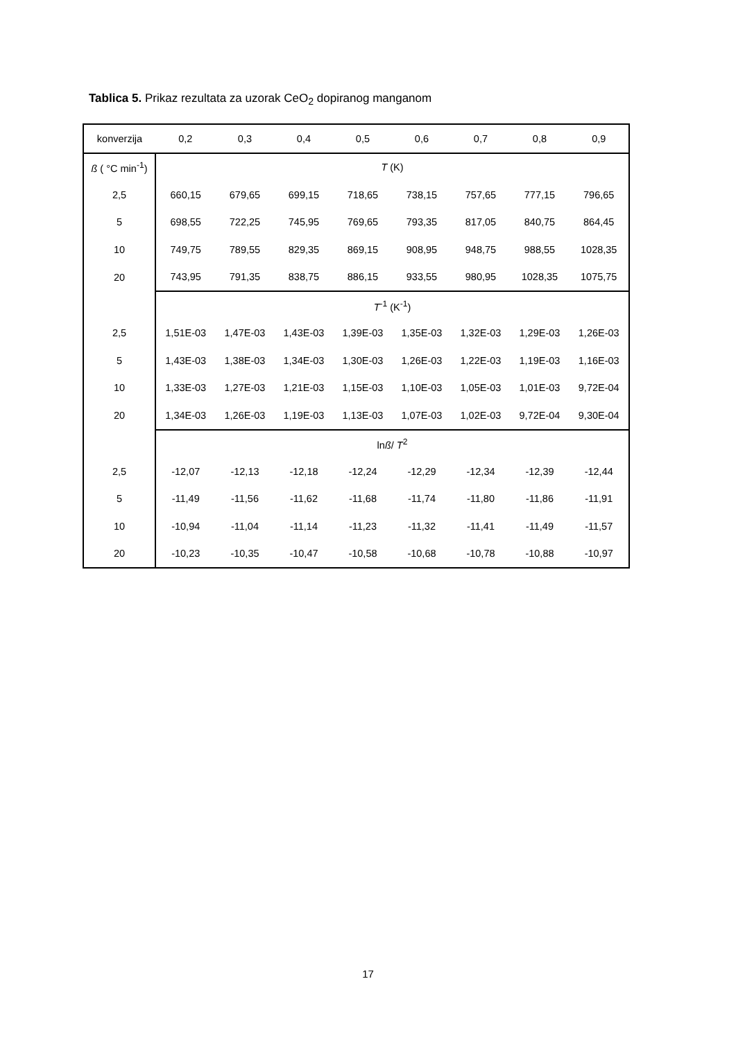Tablica 5. Prikaz rezultata za uzorak CeO<sub>2</sub> dopiranog manganom
| konverzija | 0,2 | 0,3 | 0,4 | 0,5 | 0,6 | 0,7 | 0,8 | 0,9 |
| --- | --- | --- | --- | --- | --- | --- | --- | --- |
| ß ( °C min<sup>-1</sup>) | T (K) | | | | | | | |
| 2,5 | 660,15 | 679,65 | 699,15 | 718,65 | 738,15 | 757,65 | 777,15 | 796,65 |
| 5 | 698,55 | 722,25 | 745,95 | 769,65 | 793,35 | 817,05 | 840,75 | 864,45 |
| 10 | 749,75 | 789,55 | 829,35 | 869,15 | 908,95 | 948,75 | 988,55 | 1028,35 |
| 20 | 743,95 | 791,35 | 838,75 | 886,15 | 933,55 | 980,95 | 1028,35 | 1075,75 |
| | T<sup>-1</sup> (K<sup>-1</sup>) | | | | | | | |
| 2,5 | 1,51E-03 | 1,47E-03 | 1,43E-03 | 1,39E-03 | 1,35E-03 | 1,32E-03 | 1,29E-03 | 1,26E-03 |
| 5 | 1,43E-03 | 1,38E-03 | 1,34E-03 | 1,30E-03 | 1,26E-03 | 1,22E-03 | 1,19E-03 | 1,16E-03 |
| 10 | 1,33E-03 | 1,27E-03 | 1,21E-03 | 1,15E-03 | 1,10E-03 | 1,05E-03 | 1,01E-03 | 9,72E-04 |
| 20 | 1,34E-03 | 1,26E-03 | 1,19E-03 | 1,13E-03 | 1,07E-03 | 1,02E-03 | 9,72E-04 | 9,30E-04 |
| | ln ß / T<sup>2</sup> | | | | | | | |
| 2,5 | -12,07 | -12,13 | -12,18 | -12,24 | -12,29 | -12,34 | -12,39 | -12,44 |
| 5 | -11,49 | -11,56 | -11,62 | -11,68 | -11,74 | -11,80 | -11,86 | -11,91 |
| 10 | -10,94 | -11,04 | -11,14 | -11,23 | -11,32 | -11,41 | -11,49 | -11,57 |
| 20 | -10,23 | -10,35 | -10,47 | -10,58 | -10,68 | -10,78 | -10,88 | -10,97 |
17